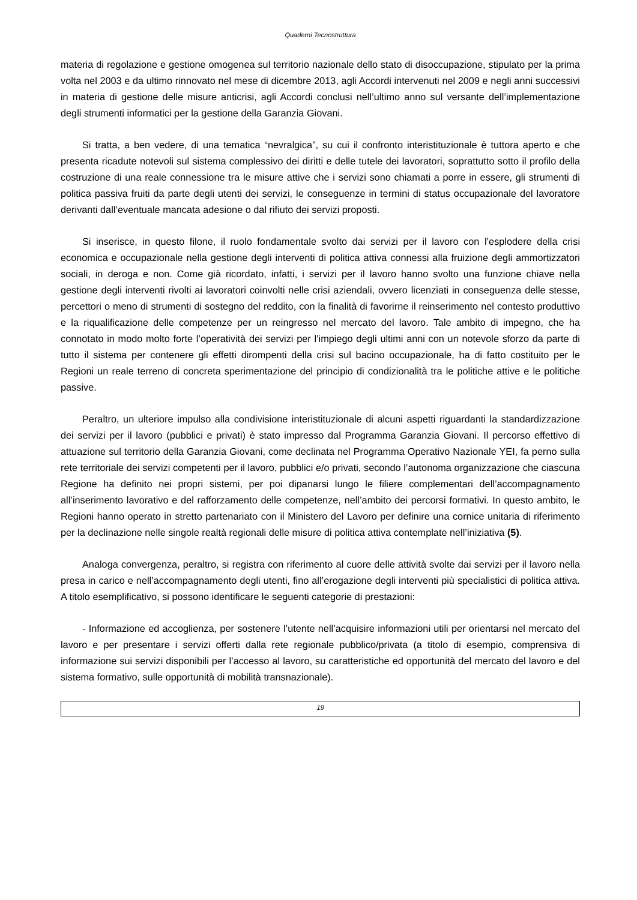Quaderni Tecnostruttura
materia di regolazione e gestione omogenea sul territorio nazionale dello stato di disoccupazione, stipulato per la prima volta nel 2003 e da ultimo rinnovato nel mese di dicembre 2013, agli Accordi intervenuti nel 2009 e negli anni successivi in materia di gestione delle misure anticrisi, agli Accordi conclusi nell’ultimo anno sul versante dell’implementazione degli strumenti informatici per la gestione della Garanzia Giovani.
Si tratta, a ben vedere, di una tematica “nevralgica”, su cui il confronto interistituzionale è tuttora aperto e che presenta ricadute notevoli sul sistema complessivo dei diritti e delle tutele dei lavoratori, soprattutto sotto il profilo della costruzione di una reale connessione tra le misure attive che i servizi sono chiamati a porre in essere, gli strumenti di politica passiva fruiti da parte degli utenti dei servizi, le conseguenze in termini di status occupazionale del lavoratore derivanti dall’eventuale mancata adesione o dal rifiuto dei servizi proposti.
Si inserisce, in questo filone, il ruolo fondamentale svolto dai servizi per il lavoro con l’esplodere della crisi economica e occupazionale nella gestione degli interventi di politica attiva connessi alla fruizione degli ammortizzatori sociali, in deroga e non. Come già ricordato, infatti, i servizi per il lavoro hanno svolto una funzione chiave nella gestione degli interventi rivolti ai lavoratori coinvolti nelle crisi aziendali, ovvero licenziati in conseguenza delle stesse, percettori o meno di strumenti di sostegno del reddito, con la finalità di favorirne il reinserimento nel contesto produttivo e la riqualificazione delle competenze per un reingresso nel mercato del lavoro. Tale ambito di impegno, che ha connotato in modo molto forte l’operatività dei servizi per l’impiego degli ultimi anni con un notevole sforzo da parte di tutto il sistema per contenere gli effetti dirompenti della crisi sul bacino occupazionale, ha di fatto costituito per le Regioni un reale terreno di concreta sperimentazione del principio di condizionalità tra le politiche attive e le politiche passive.
Peraltro, un ulteriore impulso alla condivisione interistituzionale di alcuni aspetti riguardanti la standardizzazione dei servizi per il lavoro (pubblici e privati) è stato impresso dal Programma Garanzia Giovani. Il percorso effettivo di attuazione sul territorio della Garanzia Giovani, come declinata nel Programma Operativo Nazionale YEI, fa perno sulla rete territoriale dei servizi competenti per il lavoro, pubblici e/o privati, secondo l’autonoma organizzazione che ciascuna Regione ha definito nei propri sistemi, per poi dipanarsi lungo le filiere complementari dell’accompagnamento all’inserimento lavorativo e del rafforzamento delle competenze, nell’ambito dei percorsi formativi. In questo ambito, le Regioni hanno operato in stretto partenariato con il Ministero del Lavoro per definire una cornice unitaria di riferimento per la declinazione nelle singole realtà regionali delle misure di politica attiva contemplate nell’iniziativa (5).
Analoga convergenza, peraltro, si registra con riferimento al cuore delle attività svolte dai servizi per il lavoro nella presa in carico e nell’accompagnamento degli utenti, fino all’erogazione degli interventi più specialistici di politica attiva. A titolo esemplificativo, si possono identificare le seguenti categorie di prestazioni:
- Informazione ed accoglienza, per sostenere l’utente nell’acquisire informazioni utili per orientarsi nel mercato del lavoro e per presentare i servizi offerti dalla rete regionale pubblico/privata (a titolo di esempio, comprensiva di informazione sui servizi disponibili per l’accesso al lavoro, su caratteristiche ed opportunità del mercato del lavoro e del sistema formativo, sulle opportunità di mobilità transnazionale).
19